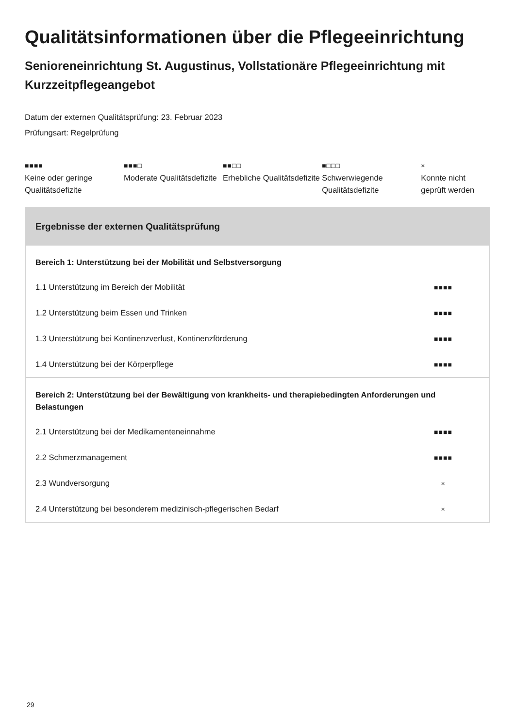Qualitätsinformationen über die Pflegeeinrichtung
Senioreneinrichtung St. Augustinus, Vollstationäre Pflegeeinrichtung mit Kurzzeitpflegeangebot
Datum der externen Qualitätsprüfung: 23. Februar 2023
Prüfungsart: Regelprüfung
■■■■
Keine oder geringe Qualitätsdefizite
■■■□
Moderate Qualitätsdefizite
■■□□
Erhebliche Qualitätsdefizite
■□□□
Schwerwiegende Qualitätsdefizite
×
Konnte nicht geprüft werden
Ergebnisse der externen Qualitätsprüfung
| Bereich 1: Unterstützung bei der Mobilität und Selbstversorgung | |
| 1.1 Unterstützung im Bereich der Mobilität | ■■■■ |
| 1.2 Unterstützung beim Essen und Trinken | ■■■■ |
| 1.3 Unterstützung bei Kontinenzverlust, Kontinenzförderung | ■■■■ |
| 1.4 Unterstützung bei der Körperpflege | ■■■■ |
| Bereich 2: Unterstützung bei der Bewältigung von krankheits- und therapiebedingten Anforderungen und Belastungen | |
| 2.1 Unterstützung bei der Medikamenteneinnahme | ■■■■ |
| 2.2 Schmerzmanagement | ■■■■ |
| 2.3 Wundversorgung | × |
| 2.4 Unterstützung bei besonderem medizinisch-pflegerischen Bedarf | × |
29